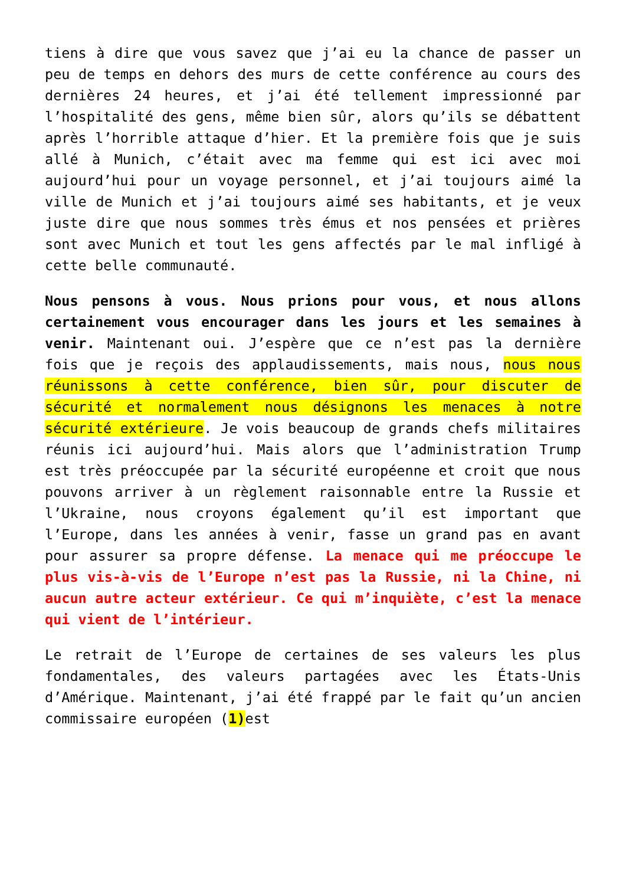tiens à dire que vous savez que j’ai eu la chance de passer un peu de temps en dehors des murs de cette conférence au cours des dernières 24 heures, et j’ai été tellement impressionné par l’hospitalité des gens, même bien sûr, alors qu’ils se débattent après l’horrible attaque d’hier. Et la première fois que je suis allé à Munich, c’était avec ma femme qui est ici avec moi aujourd’hui pour un voyage personnel, et j’ai toujours aimé la ville de Munich et j’ai toujours aimé ses habitants, et je veux juste dire que nous sommes très émus et nos pensées et prières sont avec Munich et tout les gens affectés par le mal infligé à cette belle communauté.
Nous pensons à vous. Nous prions pour vous, et nous allons certainement vous encourager dans les jours et les semaines à venir. Maintenant oui. J’espère que ce n’est pas la dernière fois que je reçois des applaudissements, mais nous, nous nous réunissons à cette conférence, bien sûr, pour discuter de sécurité et normalement nous désignons les menaces à notre sécurité extérieure. Je vois beaucoup de grands chefs militaires réunis ici aujourd’hui. Mais alors que l’administration Trump est très préoccupée par la sécurité européenne et croit que nous pouvons arriver à un règlement raisonnable entre la Russie et l’Ukraine, nous croyons également qu’il est important que l’Europe, dans les années à venir, fasse un grand pas en avant pour assurer sa propre défense. La menace qui me préoccupe le plus vis-à-vis de l’Europe n’est pas la Russie, ni la Chine, ni aucun autre acteur extérieur. Ce qui m’inquiète, c’est la menace qui vient de l’intérieur.
Le retrait de l’Europe de certaines de ses valeurs les plus fondamentales, des valeurs partagées avec les États-Unis d’Amérique. Maintenant, j’ai été frappé par le fait qu’un ancien commissaire européen (1) est